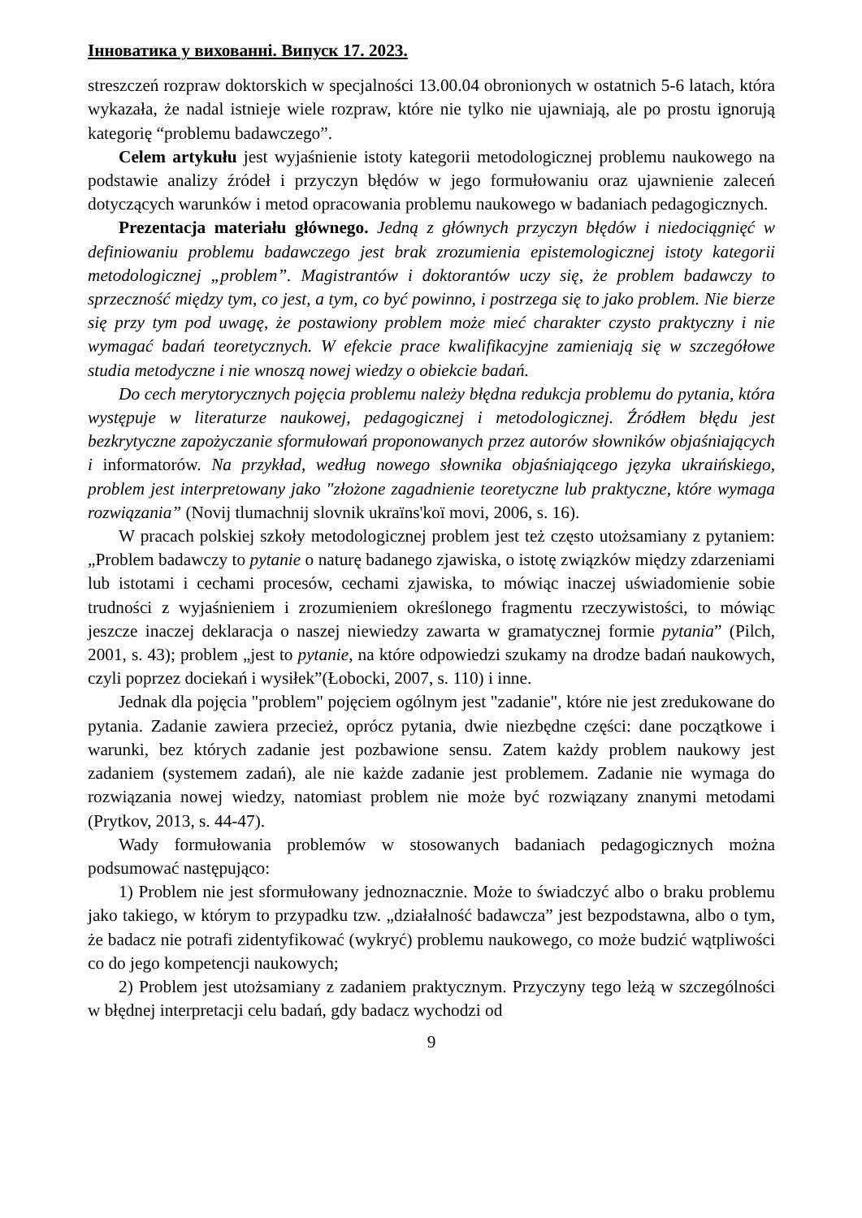Інноватика у вихованні. Випуск 17. 2023.
streszczeń rozpraw doktorskich w specjalności 13.00.04 obronionych w ostatnich 5-6 latach, która wykazała, że nadal istnieje wiele rozpraw, które nie tylko nie ujawniają, ale po prostu ignorują kategorię “problemu badawczego”.
Celem artykułu jest wyjaśnienie istoty kategorii metodologicznej problemu naukowego na podstawie analizy źródeł i przyczyn błędów w jego formułowaniu oraz ujawnienie zaleceń dotyczących warunków i metod opracowania problemu naukowego w badaniach pedagogicznych.
Prezentacja materiału głównego. Jedną z głównych przyczyn błędów i niedociągnięć w definiowaniu problemu badawczego jest brak zrozumienia epistemologicznej istoty kategorii metodologicznej „problem”. Magistrantów i doktorantów uczy się, że problem badawczy to sprzeczność między tym, co jest, a tym, co być powinno, i postrzega się to jako problem. Nie bierze się przy tym pod uwagę, że postawiony problem może mieć charakter czysto praktyczny i nie wymagać badań teoretycznych. W efekcie prace kwalifikacyjne zamieniają się w szczegółowe studia metodyczne i nie wnoszą nowej wiedzy o obiekcie badań.
Do cech merytorycznych pojęcia problemu należy błędna redukcja problemu do pytania, która występuje w literaturze naukowej, pedagogicznej i metodologicznej. Źródłem błędu jest bezkrytyczne zapożyczanie sformułowań proponowanych przez autorów słowników objaśniających i informatorów. Na przykład, według nowego słownika objaśniającego języka ukraińskiego, problem jest interpretowany jako "złożone zagadnienie teoretyczne lub praktyczne, które wymaga rozwiązania” (Novij tlumachnij slovnik ukraïns'koï movi, 2006, s. 16).
W pracach polskiej szkoły metodologicznej problem jest też często utożsamiany z pytaniem: „Problem badawczy to pytanie o naturę badanego zjawiska, o istotę związków między zdarzeniami lub istotami i cechami procesów, cechami zjawiska, to mówiąc inaczej uświadomienie sobie trudności z wyjaśnieniem i zrozumieniem określonego fragmentu rzeczywistości, to mówiąc jeszcze inaczej deklaracja o naszej niewiedzy zawarta w gramatycznej formie pytania” (Pilch, 2001, s. 43); problem „jest to pytanie, na które odpowiedzi szukamy na drodze badań naukowych, czyli poprzez dociekań i wysiłek”(Łobocki, 2007, s. 110) i inne.
Jednak dla pojęcia "problem" pojęciem ogólnym jest "zadanie", które nie jest zredukowane do pytania. Zadanie zawiera przecież, oprócz pytania, dwie niezbędne części: dane początkowe i warunki, bez których zadanie jest pozbawione sensu. Zatem każdy problem naukowy jest zadaniem (systemem zadań), ale nie każde zadanie jest problemem. Zadanie nie wymaga do rozwiązania nowej wiedzy, natomiast problem nie może być rozwiązany znanymi metodami (Prytkov, 2013, s. 44-47).
Wady formułowania problemów w stosowanych badaniach pedagogicznych można podsumować następująco:
1) Problem nie jest sformułowany jednoznacznie. Może to świadczyć albo o braku problemu jako takiego, w którym to przypadku tzw. „działalność badawcza” jest bezpodstawna, albo o tym, że badacz nie potrafi zidentyfikować (wykryć) problemu naukowego, co może budzić wątpliwości co do jego kompetencji naukowych;
2) Problem jest utożsamiany z zadaniem praktycznym. Przyczyny tego leżą w szczególności w błędnej interpretacji celu badań, gdy badacz wychodzi od
9